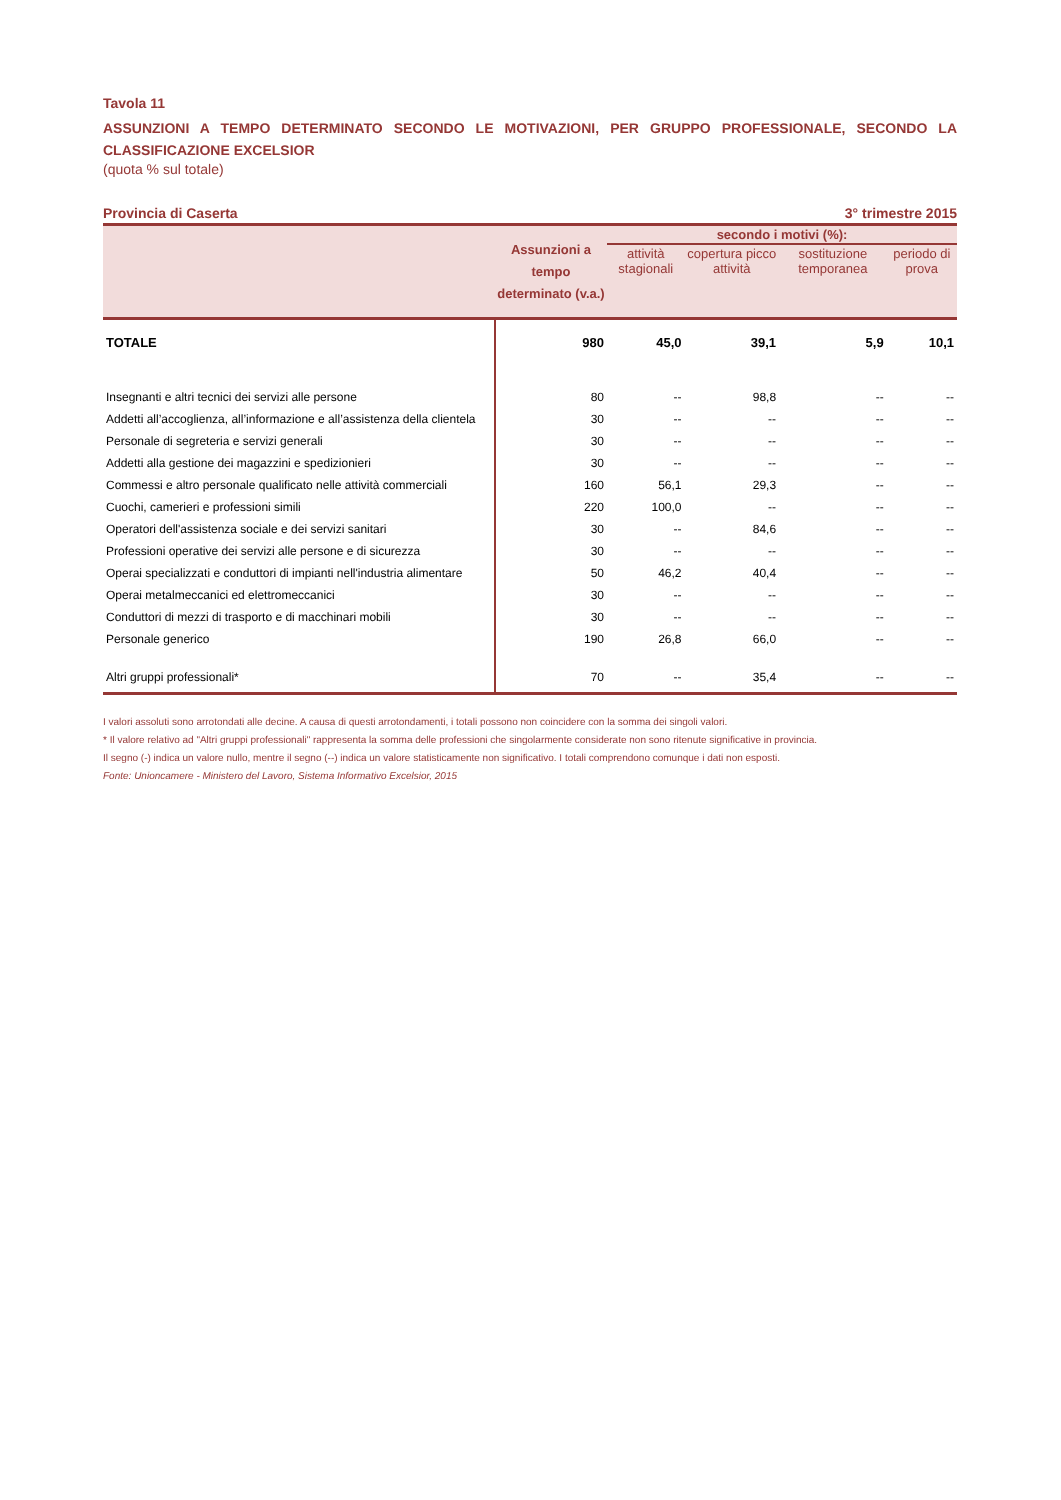Tavola 11
ASSUNZIONI A TEMPO DETERMINATO SECONDO LE MOTIVAZIONI, PER GRUPPO PROFESSIONALE, SECONDO LA CLASSIFICAZIONE EXCELSIOR
(quota % sul totale)
Provincia di Caserta 3° trimestre 2015
| | Assunzioni a tempo determinato (v.a.) | secondo i motivi (%): | | | |
| --- | --- | --- | --- | --- | --- |
| | | attività stagionali | copertura picco attività | sostituzione temporanea | periodo di prova |
| TOTALE | 980 | 45,0 | 39,1 | 5,9 | 10,1 |
| Insegnanti e altri tecnici dei servizi alle persone | 80 | -- | 98,8 | -- | -- |
| Addetti all’accoglienza, all’informazione e all’assistenza della clientela | 30 | -- | -- | -- | -- |
| Personale di segreteria e servizi generali | 30 | -- | -- | -- | -- |
| Addetti alla gestione dei magazzini e spedizionieri | 30 | -- | -- | -- | -- |
| Commessi e altro personale qualificato nelle attività commerciali | 160 | 56,1 | 29,3 | -- | -- |
| Cuochi, camerieri e professioni simili | 220 | 100,0 | -- | -- | -- |
| Operatori dell'assistenza sociale e dei servizi sanitari | 30 | -- | 84,6 | -- | -- |
| Professioni operative dei servizi alle persone e di sicurezza | 30 | -- | -- | -- | -- |
| Operai specializzati e conduttori di impianti nell'industria alimentare | 50 | 46,2 | 40,4 | -- | -- |
| Operai metalmeccanici ed elettromeccanici | 30 | -- | -- | -- | -- |
| Conduttori di mezzi di trasporto e di macchinari mobili | 30 | -- | -- | -- | -- |
| Personale generico | 190 | 26,8 | 66,0 | -- | -- |
| Altri gruppi professionali* | 70 | -- | 35,4 | -- | -- |
I valori assoluti sono arrotondati alle decine. A causa di questi arrotondamenti, i totali possono non coincidere con la somma dei singoli valori.
* Il valore relativo ad "Altri gruppi professionali" rappresenta la somma delle professioni che singolarmente considerate non sono ritenute significative in provincia.
Il segno (-) indica un valore nullo, mentre il segno (--) indica un valore statisticamente non significativo. I totali comprendono comunque i dati non esposti.
Fonte: Unioncamere - Ministero del Lavoro, Sistema Informativo Excelsior, 2015